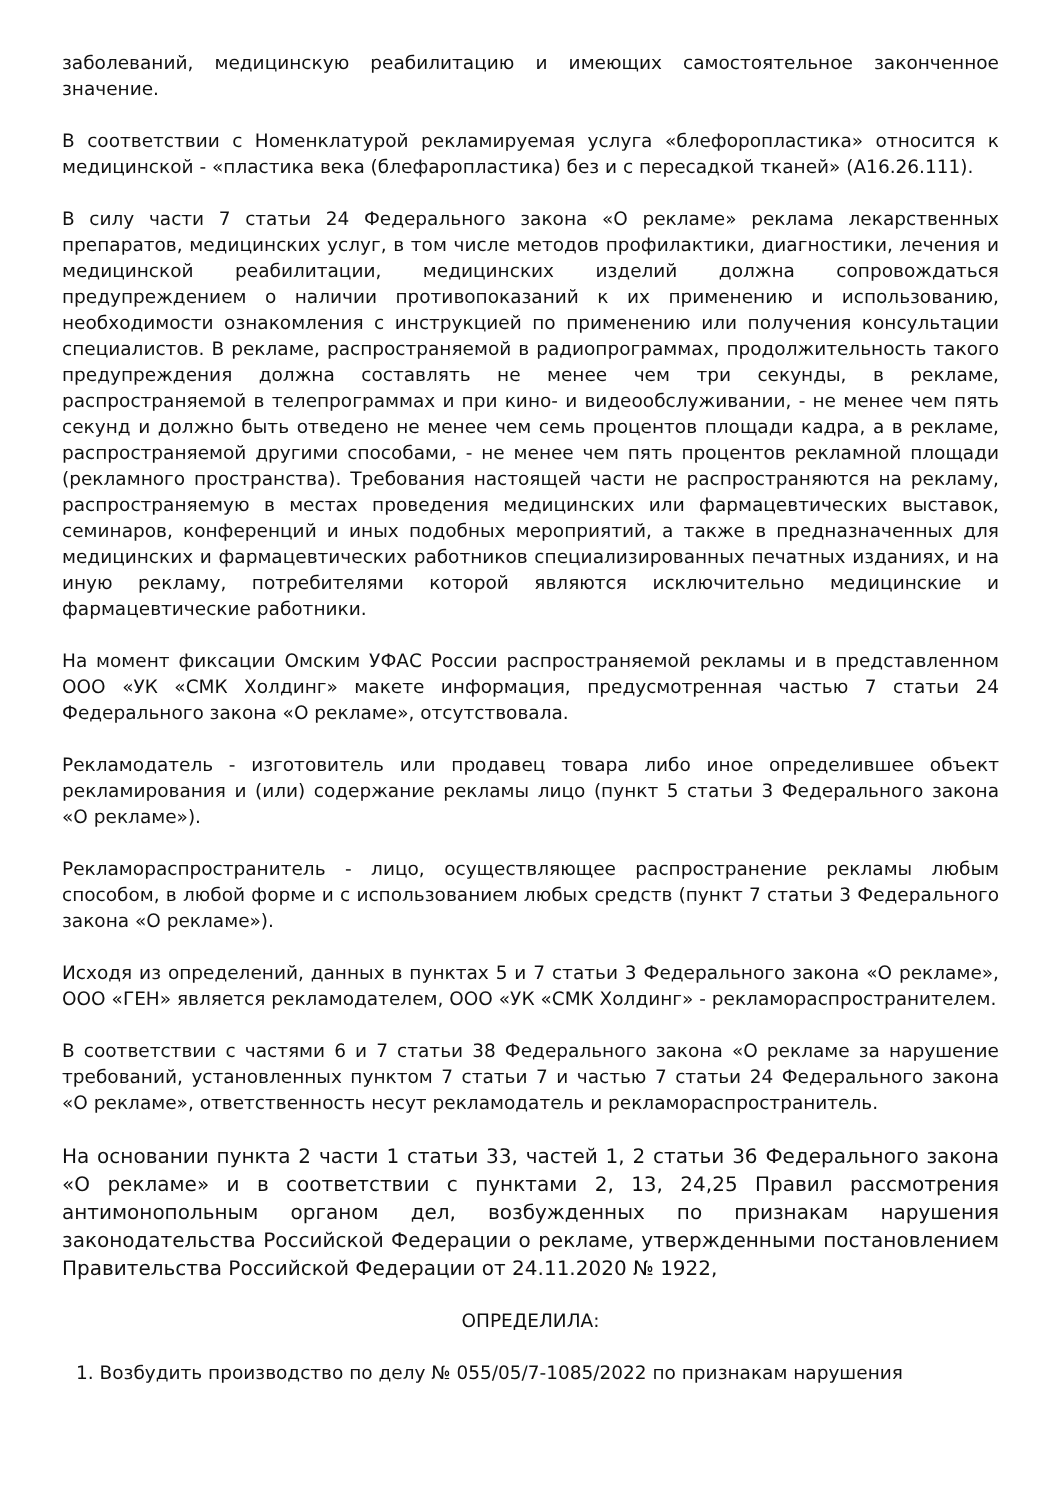заболеваний, медицинскую реабилитацию и имеющих самостоятельное законченное значение.
В соответствии с Номенклатурой рекламируемая услуга «блефоропластика» относится к медицинской - «пластика века (блефаропластика) без и с пересадкой тканей» (А16.26.111).
В силу части 7 статьи 24 Федерального закона «О рекламе» реклама лекарственных препаратов, медицинских услуг, в том числе методов профилактики, диагностики, лечения и медицинской реабилитации, медицинских изделий должна сопровождаться предупреждением о наличии противопоказаний к их применению и использованию, необходимости ознакомления с инструкцией по применению или получения консультации специалистов. В рекламе, распространяемой в радиопрограммах, продолжительность такого предупреждения должна составлять не менее чем три секунды, в рекламе, распространяемой в телепрограммах и при кино- и видеообслуживании, - не менее чем пять секунд и должно быть отведено не менее чем семь процентов площади кадра, а в рекламе, распространяемой другими способами, - не менее чем пять процентов рекламной площади (рекламного пространства). Требования настоящей части не распространяются на рекламу, распространяемую в местах проведения медицинских или фармацевтических выставок, семинаров, конференций и иных подобных мероприятий, а также в предназначенных для медицинских и фармацевтических работников специализированных печатных изданиях, и на иную рекламу, потребителями которой являются исключительно медицинские и фармацевтические работники.
На момент фиксации Омским УФАС России распространяемой рекламы и в представленном ООО «УК «СМК Холдинг» макете информация, предусмотренная частью 7 статьи 24 Федерального закона «О рекламе», отсутствовала.
Рекламодатель - изготовитель или продавец товара либо иное определившее объект рекламирования и (или) содержание рекламы лицо (пункт 5 статьи 3 Федерального закона «О рекламе»).
Рекламораспространитель - лицо, осуществляющее распространение рекламы любым способом, в любой форме и с использованием любых средств (пункт 7 статьи 3 Федерального закона «О рекламе»).
Исходя из определений, данных в пунктах 5 и 7 статьи 3 Федерального закона «О рекламе», ООО «ГЕН» является рекламодателем, ООО «УК «СМК Холдинг» - рекламораспространителем.
В соответствии с частями 6 и 7 статьи 38 Федерального закона «О рекламе за нарушение требований, установленных пунктом 7 статьи 7 и частью 7 статьи 24 Федерального закона «О рекламе», ответственность несут рекламодатель и рекламораспространитель.
На основании пункта 2 части 1 статьи 33, частей 1, 2 статьи 36 Федерального закона «О рекламе» и в соответствии с пунктами 2, 13, 24,25 Правил рассмотрения антимонопольным органом дел, возбужденных по признакам нарушения законодательства Российской Федерации о рекламе, утвержденными постановлением Правительства Российской Федерации от 24.11.2020 № 1922,
ОПРЕДЕЛИЛА:
1. Возбудить производство по делу № 055/05/7-1085/2022 по признакам нарушения